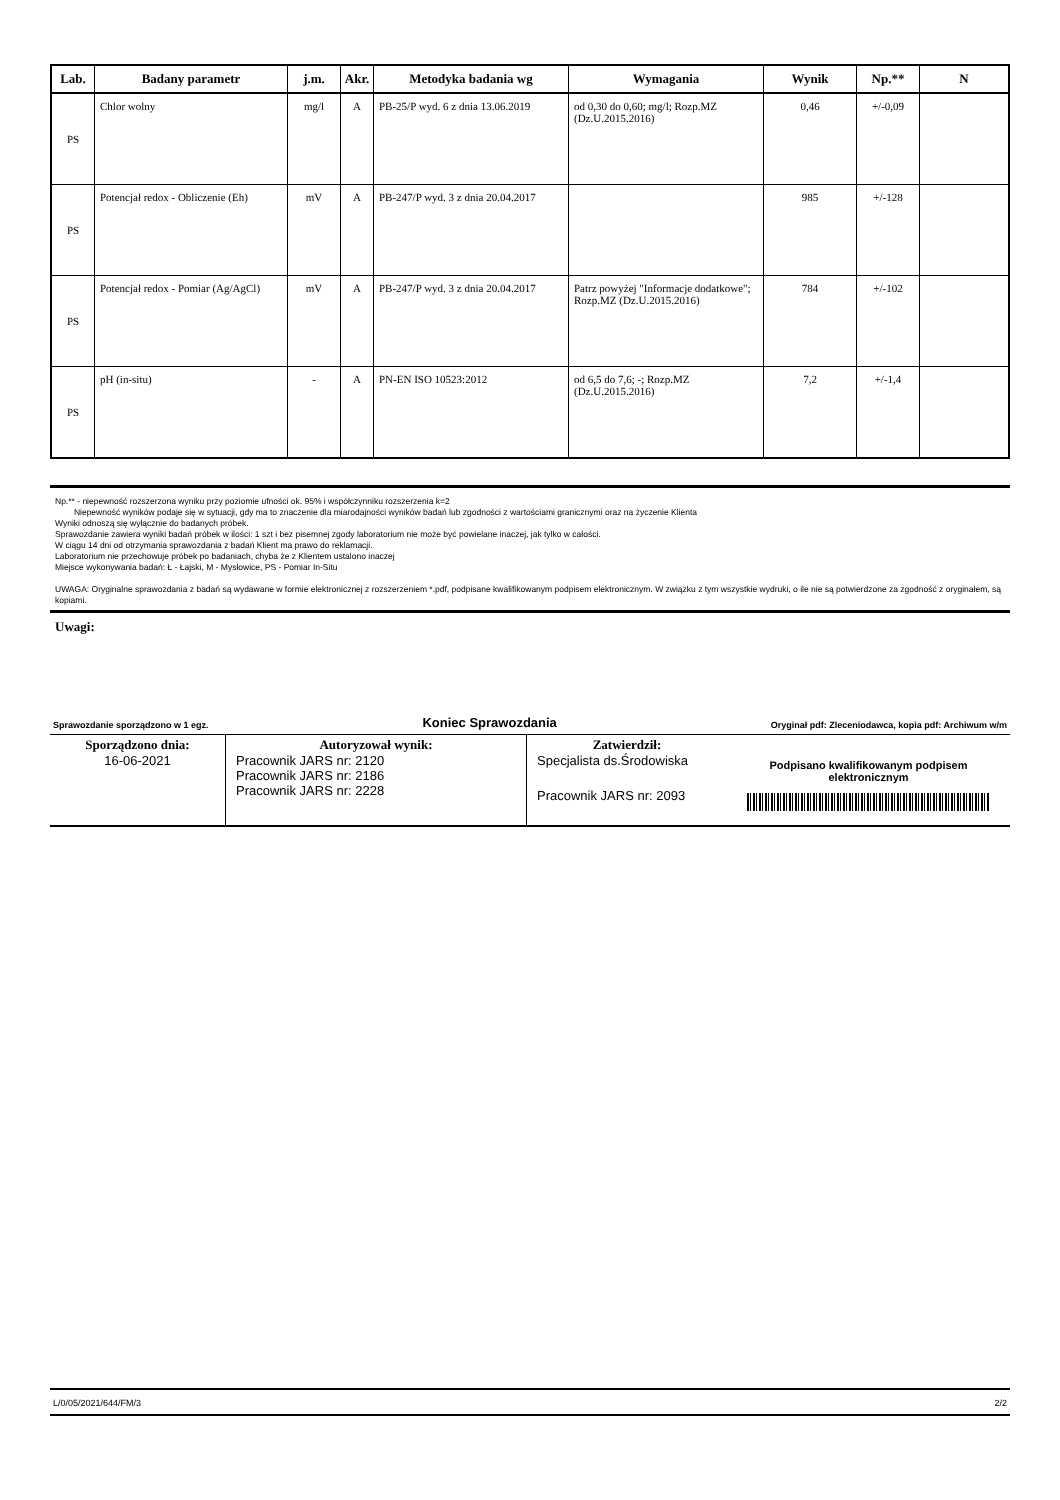| Lab. | Badany parametr | j.m. | Akr. | Metodyka badania wg | Wymagania | Wynik | Np.** | N |
| --- | --- | --- | --- | --- | --- | --- | --- | --- |
| PS | Chlor wolny | mg/l | A | PB-25/P wyd. 6 z dnia 13.06.2019 | od 0,30 do 0,60; mg/l; Rozp.MZ (Dz.U.2015.2016) | 0,46 | +/-0,09 | |
| PS | Potencjał redox - Obliczenie (Eh) | mV | A | PB-247/P wyd. 3 z dnia 20.04.2017 | | 985 | +/-128 | |
| PS | Potencjał redox - Pomiar (Ag/AgCl) | mV | A | PB-247/P wyd. 3 z dnia 20.04.2017 | Patrz powyżej "Informacje dodatkowe"; Rozp.MZ (Dz.U.2015.2016) | 784 | +/-102 | |
| PS | pH (in-situ) | - | A | PN-EN ISO 10523:2012 | od 6,5 do 7,6; -; Rozp.MZ (Dz.U.2015.2016) | 7,2 | +/-1,4 | |
Np.** - niepewność rozszerzona wyniku przy poziomie ufności ok. 95% i współczynniku rozszerzenia k=2
Niepewność wyników podaje się w sytuacji, gdy ma to znaczenie dla miarodajności wyników badań lub zgodności z wartościami granicznymi oraz na życzenie Klienta
Wyniki odnoszą się wyłącznie do badanych próbek.
Sprawozdanie zawiera wyniki badań próbek w ilości: 1 szt i bez pisemnej zgody laboratorium nie może być powielane inaczej, jak tylko w całości.
W ciągu 14 dni od otrzymania sprawozdania z badań Klient ma prawo do reklamacji.
Laboratorium nie przechowuje próbek po badaniach, chyba że z Klientem ustalono inaczej
Miejsce wykonywania badań: Ł - Łajski, M - Mysłowice, PS - Pomiar In-Situ
UWAGA: Oryginalne sprawozdania z badań są wydawane w formie elektronicznej z rozszerzeniem *.pdf, podpisane kwalifikowanym podpisem elektronicznym. W związku z tym wszystkie wydruki, o ile nie są potwierdzone za zgodność z oryginałem, są kopiami.
Uwagi:
Sprawozdanie sporządzono w 1 egz. Koniec Sprawozdania Oryginał pdf: Zleceniodawca, kopia pdf: Archiwum w/m
| Sporządzono dnia: 16-06-2021 | Autoryzował wynik: Pracownik JARS nr: 2120 Pracownik JARS nr: 2186 Pracownik JARS nr: 2228 | Zatwierdził: Specjalista ds.Środowiska Pracownik JARS nr: 2093 | Podpisano kwalifikowanym podpisem elektronicznym |
L/0/05/2021/644/FM/3 2/2